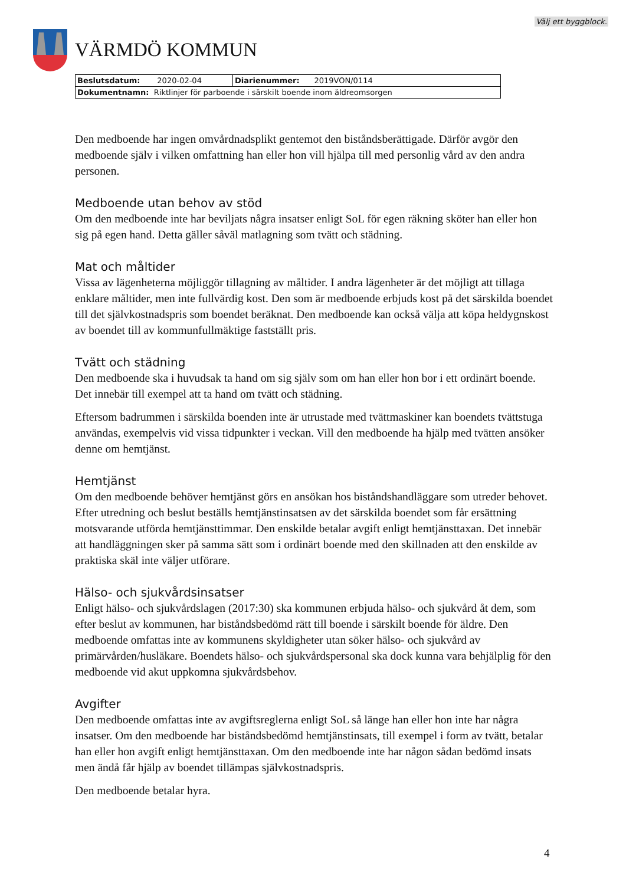Välj ett byggblock.
VÄRMDÖ KOMMUN
| Beslutsdatum: 2020-02-04 | Diarienummer: 2019VON/0114 |
| Dokumentnamn: Riktlinjer för parboende i särskilt boende inom äldreomsorgen | |
Den medboende har ingen omvårdnadsplikt gentemot den biståndsberättigade. Därför avgör den medboende själv i vilken omfattning han eller hon vill hjälpa till med personlig vård av den andra personen.
Medboende utan behov av stöd
Om den medboende inte har beviljats några insatser enligt SoL för egen räkning sköter han eller hon sig på egen hand. Detta gäller såväl matlagning som tvätt och städning.
Mat och måltider
Vissa av lägenheterna möjliggör tillagning av måltider. I andra lägenheter är det möjligt att tillaga enklare måltider, men inte fullvärdig kost. Den som är medboende erbjuds kost på det särskilda boendet till det självkostnadspris som boendet beräknat. Den medboende kan också välja att köpa heldygnskost av boendet till av kommunfullmäktige fastställt pris.
Tvätt och städning
Den medboende ska i huvudsak ta hand om sig själv som om han eller hon bor i ett ordinärt boende. Det innebär till exempel att ta hand om tvätt och städning.
Eftersom badrummen i särskilda boenden inte är utrustade med tvättmaskiner kan boendets tvättstuga användas, exempelvis vid vissa tidpunkter i veckan. Vill den medboende ha hjälp med tvätten ansöker denne om hemtjänst.
Hemtjänst
Om den medboende behöver hemtjänst görs en ansökan hos biståndshandläggare som utreder behovet. Efter utredning och beslut beställs hemtjänstinsatsen av det särskilda boendet som får ersättning motsvarande utförda hemtjänsttimmar. Den enskilde betalar avgift enligt hemtjänsttaxan. Det innebär att handläggningen sker på samma sätt som i ordinärt boende med den skillnaden att den enskilde av praktiska skäl inte väljer utförare.
Hälso- och sjukvårdsinsatser
Enligt hälso- och sjukvårdslagen (2017:30) ska kommunen erbjuda hälso- och sjukvård åt dem, som efter beslut av kommunen, har biståndsbedömd rätt till boende i särskilt boende för äldre. Den medboende omfattas inte av kommunens skyldigheter utan söker hälso- och sjukvård av primärvården/husläkare. Boendets hälso- och sjukvårdspersonal ska dock kunna vara behjälplig för den medboende vid akut uppkomna sjukvårdsbehov.
Avgifter
Den medboende omfattas inte av avgiftsreglerna enligt SoL så länge han eller hon inte har några insatser. Om den medboende har biståndsbedömd hemtjänstinsats, till exempel i form av tvätt, betalar han eller hon avgift enligt hemtjänsttaxan. Om den medboende inte har någon sådan bedömd insats men ändå får hjälp av boendet tillämpas självkostnadspris.
Den medboende betalar hyra.
4